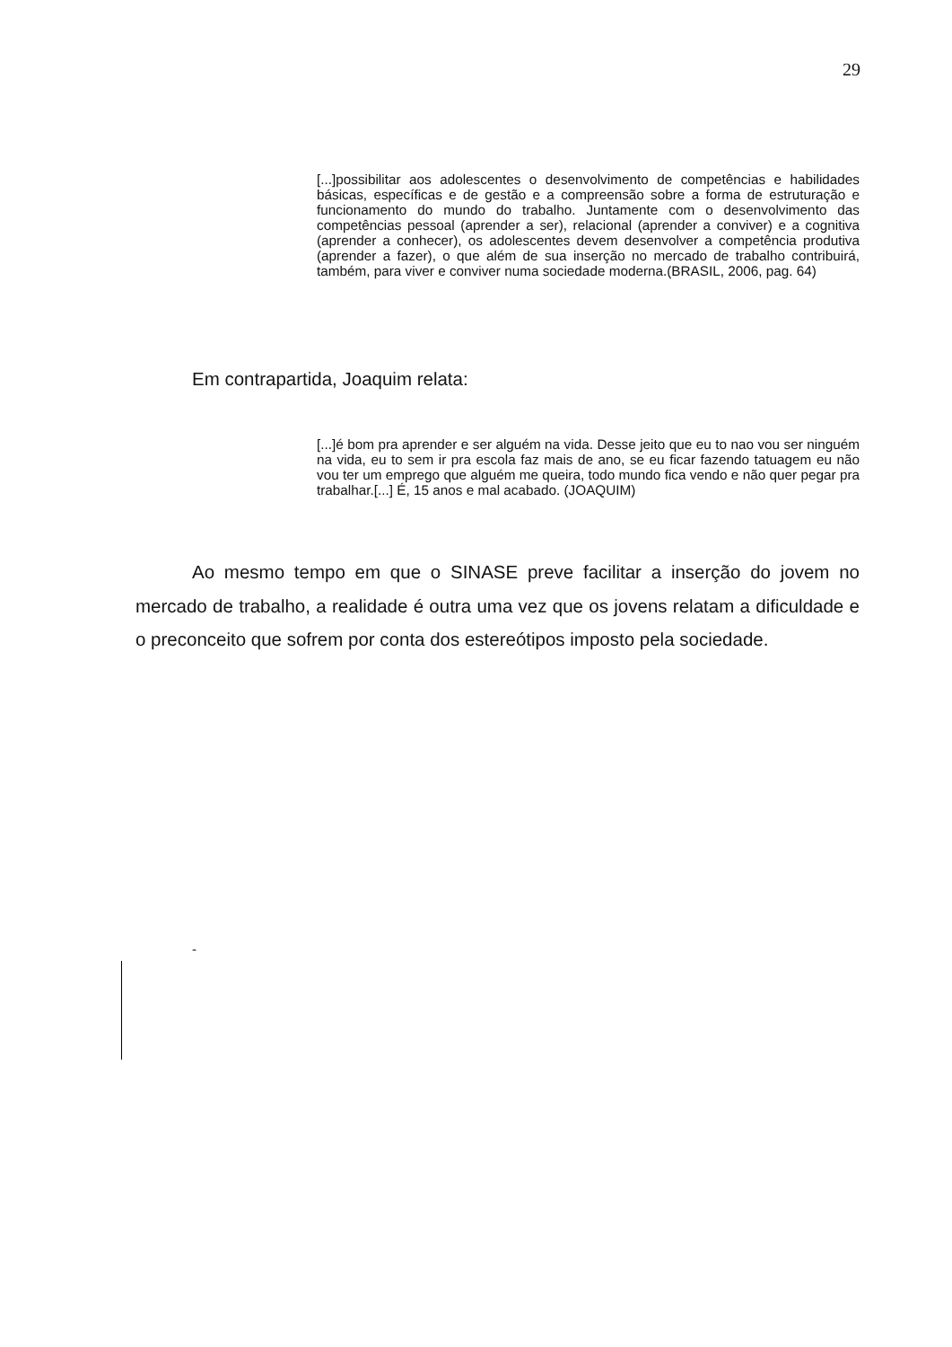29
[...]possibilitar aos adolescentes o desenvolvimento de competências e habilidades básicas, específicas e de gestão e a compreensão sobre a forma de estruturação e funcionamento do mundo do trabalho. Juntamente com o desenvolvimento das competências pessoal (aprender a ser), relacional (aprender a conviver) e a cognitiva (aprender a conhecer), os adolescentes devem desenvolver a competência produtiva (aprender a fazer), o que além de sua inserção no mercado de trabalho contribuirá, também, para viver e conviver numa sociedade moderna.(BRASIL, 2006, pag. 64)
Em contrapartida, Joaquim relata:
[...]é bom pra aprender e ser alguém na vida. Desse jeito que eu to nao vou ser ninguém na vida, eu to sem ir pra escola faz mais de ano, se eu ficar fazendo tatuagem eu não vou ter um emprego que alguém me queira, todo mundo fica vendo e não quer pegar pra trabalhar.[...] É, 15 anos e mal acabado. (JOAQUIM)
Ao mesmo tempo em que o SINASE preve facilitar a inserção do jovem no mercado de trabalho, a realidade é outra uma vez que os jovens relatam a dificuldade e o preconceito que sofrem por conta dos estereótipos imposto pela sociedade.
-